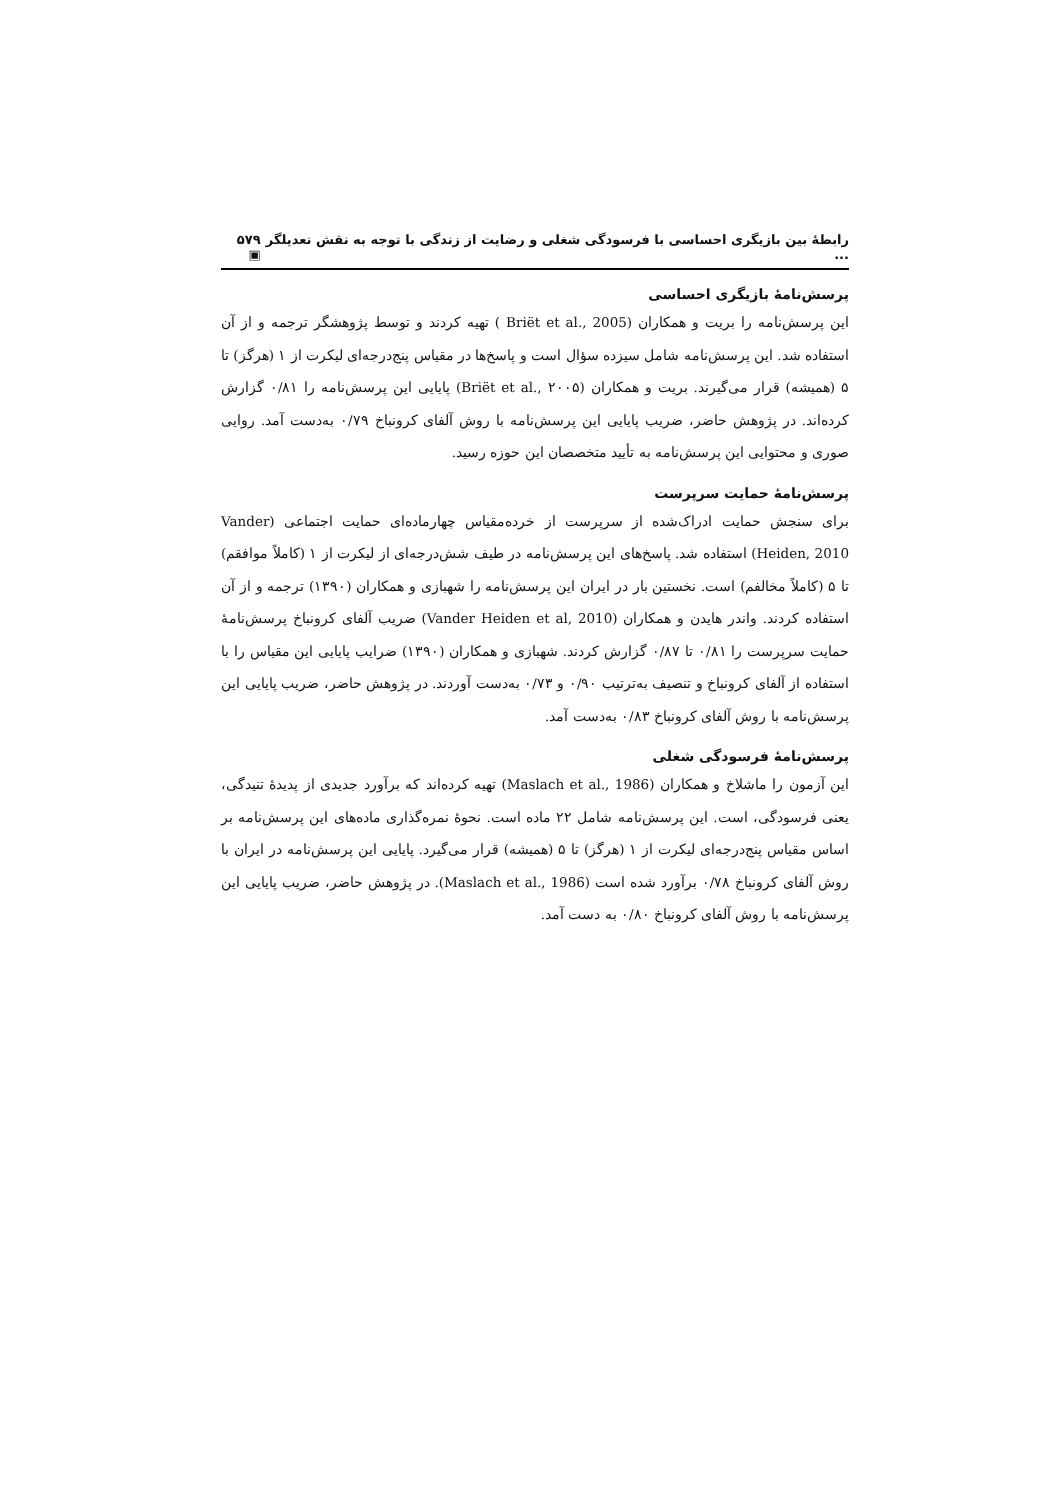رابطهٔ بین بازیگری احساسی با فرسودگی شغلی و رضایت از زندگی با توجه به نقش تعدیلگر ... ۵۷۹ ▣
پرسش‌نامهٔ بازیگری احساسی
این پرسش‌نامه را بریت و همکاران (Briët et al., 2005 ) تهیه کردند و توسط پژوهشگر ترجمه و از آن استفاده شد. این پرسش‌نامه شامل سیزده سؤال است و پاسخ‌ها در مقیاس پنج‌درجه‌ای لیکرت از ۱ (هرگز) تا ۵ (همیشه) قرار می‌گیرند. بریت و همکاران (Briët et al., ۲۰۰۵) پایایی این پرسش‌نامه را ۰/۸۱ گزارش کرده‌اند. در پژوهش حاضر، ضریب پایایی این پرسش‌نامه با روش آلفای کرونباخ ۰/۷۹ به‌دست آمد. روایی صوری و محتوایی این پرسش‌نامه به تأیید متخصصان این حوزه رسید.
پرسش‌نامهٔ حمایت سرپرست
برای سنجش حمایت ادراک‌شده از سرپرست از خرده‌مقیاس چهارماده‌ای حمایت اجتماعی (Vander Heiden, 2010) استفاده شد. پاسخ‌های این پرسش‌نامه در طیف شش‌درجه‌ای از لیکرت از ۱ (کاملاً موافقم) تا ۵ (کاملاً مخالفم) است. نخستین بار در ایران این پرسش‌نامه را شهبازی و همکاران (۱۳۹۰) ترجمه و از آن استفاده کردند. واندر هایدن و همکاران (Vander Heiden et al, 2010) ضریب آلفای کرونباخ پرسش‌نامهٔ حمایت سرپرست را ۰/۸۱ تا ۰/۸۷ گزارش کردند. شهبازی و همکاران (۱۳۹۰) ضرایب پایایی این مقیاس را با استفاده از آلفای کرونباخ و تنصیف به‌ترتیب ۰/۹۰ و ۰/۷۳ به‌دست آوردند. در پژوهش حاضر، ضریب پایایی این پرسش‌نامه با روش آلفای کرونباخ ۰/۸۳ به‌دست آمد.
پرسش‌نامهٔ فرسودگی شغلی
این آزمون را ماشلاخ و همکاران (Maslach et al., 1986) تهیه کرده‌اند که برآورد جدیدی از پدیدهٔ تنیدگی، یعنی فرسودگی، است. این پرسش‌نامه شامل ۲۲ ماده است. نحوهٔ نمره‌گذاری ماده‌های این پرسش‌نامه بر اساس مقیاس پنج‌درجه‌ای لیکرت از ۱ (هرگز) تا ۵ (همیشه) قرار می‌گیرد. پایایی این پرسش‌نامه در ایران با روش آلفای کرونباخ ۰/۷۸ برآورد شده است (Maslach et al., 1986). در پژوهش حاضر، ضریب پایایی این پرسش‌نامه با روش آلفای کرونباخ ۰/۸۰ به دست آمد.